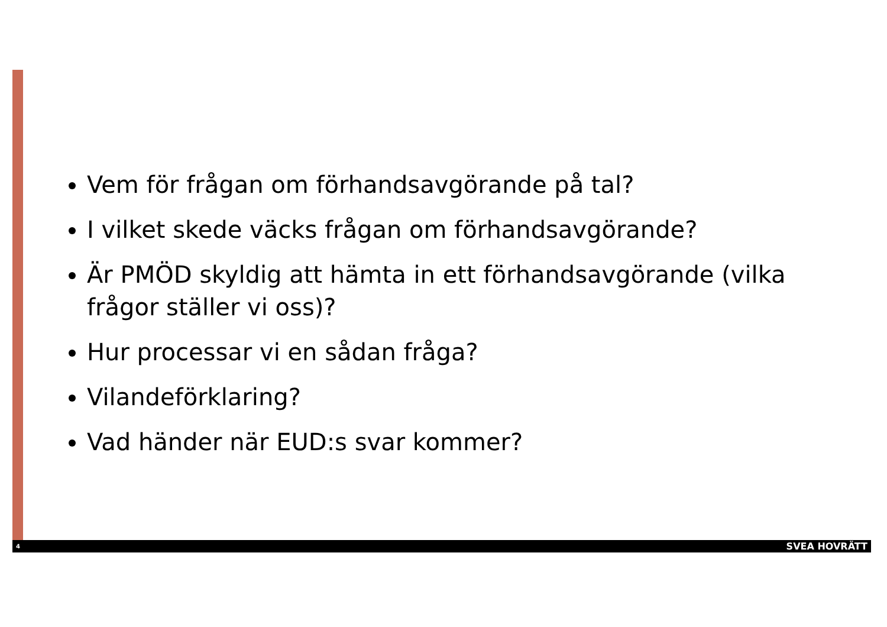Vem för frågan om förhandsavgörande på tal?
I vilket skede väcks frågan om förhandsavgörande?
Är PMÖD skyldig att hämta in ett förhandsavgörande (vilka frågor ställer vi oss)?
Hur processar vi en sådan fråga?
Vilandeförklaring?
Vad händer när EUD:s svar kommer?
4 SVEA HOVRÄTT